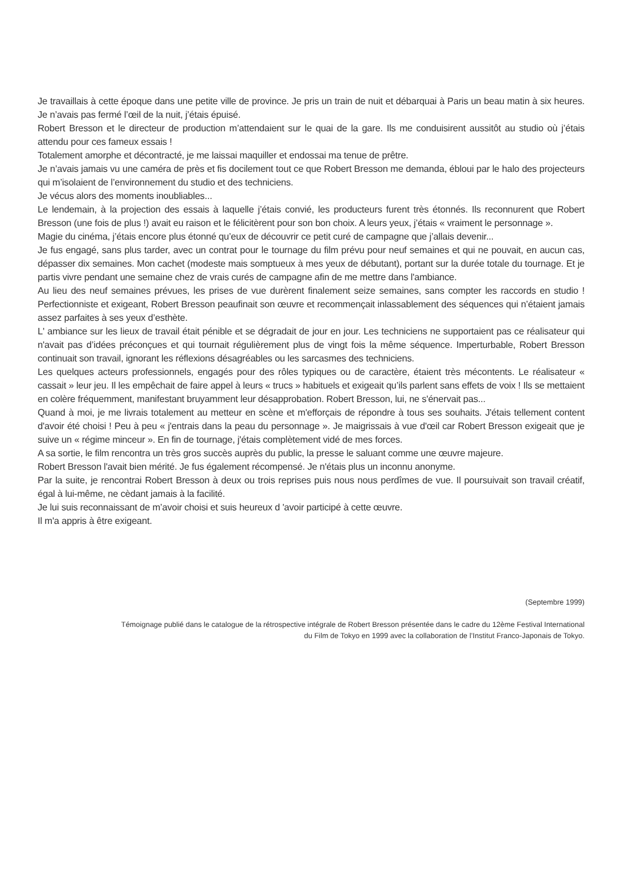Je travaillais à cette époque dans une petite ville de province. Je pris un train de nuit et débarquai à Paris un beau matin à six heures. Je n’avais pas fermé l’œil de la nuit, j’étais épuisé.
Robert Bresson et le directeur de production m’attendaient sur le quai de la gare. Ils me conduisirent aussitôt au studio où j’étais attendu pour ces fameux essais !
Totalement amorphe et décontracté, je me laissai maquiller et endossai ma tenue de prêtre.
Je n’avais jamais vu une caméra de près et fis docilement tout ce que Robert Bresson me demanda, ébloui par le halo des projecteurs qui m’isolaient de l’environnement du studio et des techniciens.
Je vécus alors des moments inoubliables...
Le lendemain, à la projection des essais à laquelle j’étais convié, les producteurs furent très étonnés. Ils reconnurent que Robert Bresson (une fois de plus !) avait eu raison et le félicitèrent pour son bon choix. A leurs yeux, j’étais « vraiment le personnage ».
Magie du cinéma, j’étais encore plus étonné qu’eux de découvrir ce petit curé de campagne que j’allais devenir...
Je fus engagé, sans plus tarder, avec un contrat pour le tournage du film prévu pour neuf semaines et qui ne pouvait, en aucun cas, dépasser dix semaines. Mon cachet (modeste mais somptueux à mes yeux de débutant), portant sur la durée totale du tournage. Et je partis vivre pendant une semaine chez de vrais curés de campagne afin de me mettre dans l'ambiance.
Au lieu des neuf semaines prévues, les prises de vue durèrent finalement seize semaines, sans compter les raccords en studio ! Perfectionniste et exigeant, Robert Bresson peaufinait son œuvre et recommençait inlassablement des séquences qui n’étaient jamais assez parfaites à ses yeux d’esthète.
L' ambiance sur les lieux de travail était pénible et se dégradait de jour en jour. Les techniciens ne supportaient pas ce réalisateur qui n'avait pas d’idées préconçues et qui tournait régulièrement plus de vingt fois la même séquence. Imperturbable, Robert Bresson continuait son travail, ignorant les réflexions désagréables ou les sarcasmes des techniciens.
Les quelques acteurs professionnels, engagés pour des rôles typiques ou de caractère, étaient très mécontents. Le réalisateur « cassait » leur jeu. Il les empêchait de faire appel à leurs « trucs » habituels et exigeait qu’ils parlent sans effets de voix ! Ils se mettaient en colère fréquemment, manifestant bruyamment leur désapprobation. Robert Bresson, lui, ne s'énervait pas...
Quand à moi, je me livrais totalement au metteur en scène et m'efforçais de répondre à tous ses souhaits. J'étais tellement content d'avoir été choisi ! Peu à peu « j'entrais dans la peau du personnage ». Je maigrissais à vue d'œil car Robert Bresson exigeait que je suive un « régime minceur ». En fin de tournage, j'étais complètement vidé de mes forces.
A sa sortie, le film rencontra un très gros succès auprès du public, la presse le saluant comme une œuvre majeure.
Robert Bresson l'avait bien mérité. Je fus également récompensé. Je n'étais plus un inconnu anonyme.
Par la suite, je rencontrai Robert Bresson à deux ou trois reprises puis nous nous perdîmes de vue. Il poursuivait son travail créatif, égal à lui-même, ne cèdant jamais à la facilité.
Je lui suis reconnaissant de m’avoir choisi et suis heureux d 'avoir participé à cette œuvre.
Il m'a appris à être exigeant.
(Septembre 1999)
Témoignage publié dans le catalogue de la rétrospective intégrale de Robert Bresson présentée dans le cadre du 12ème Festival International
du Film de Tokyo en 1999 avec la collaboration de l’Institut Franco-Japonais de Tokyo.